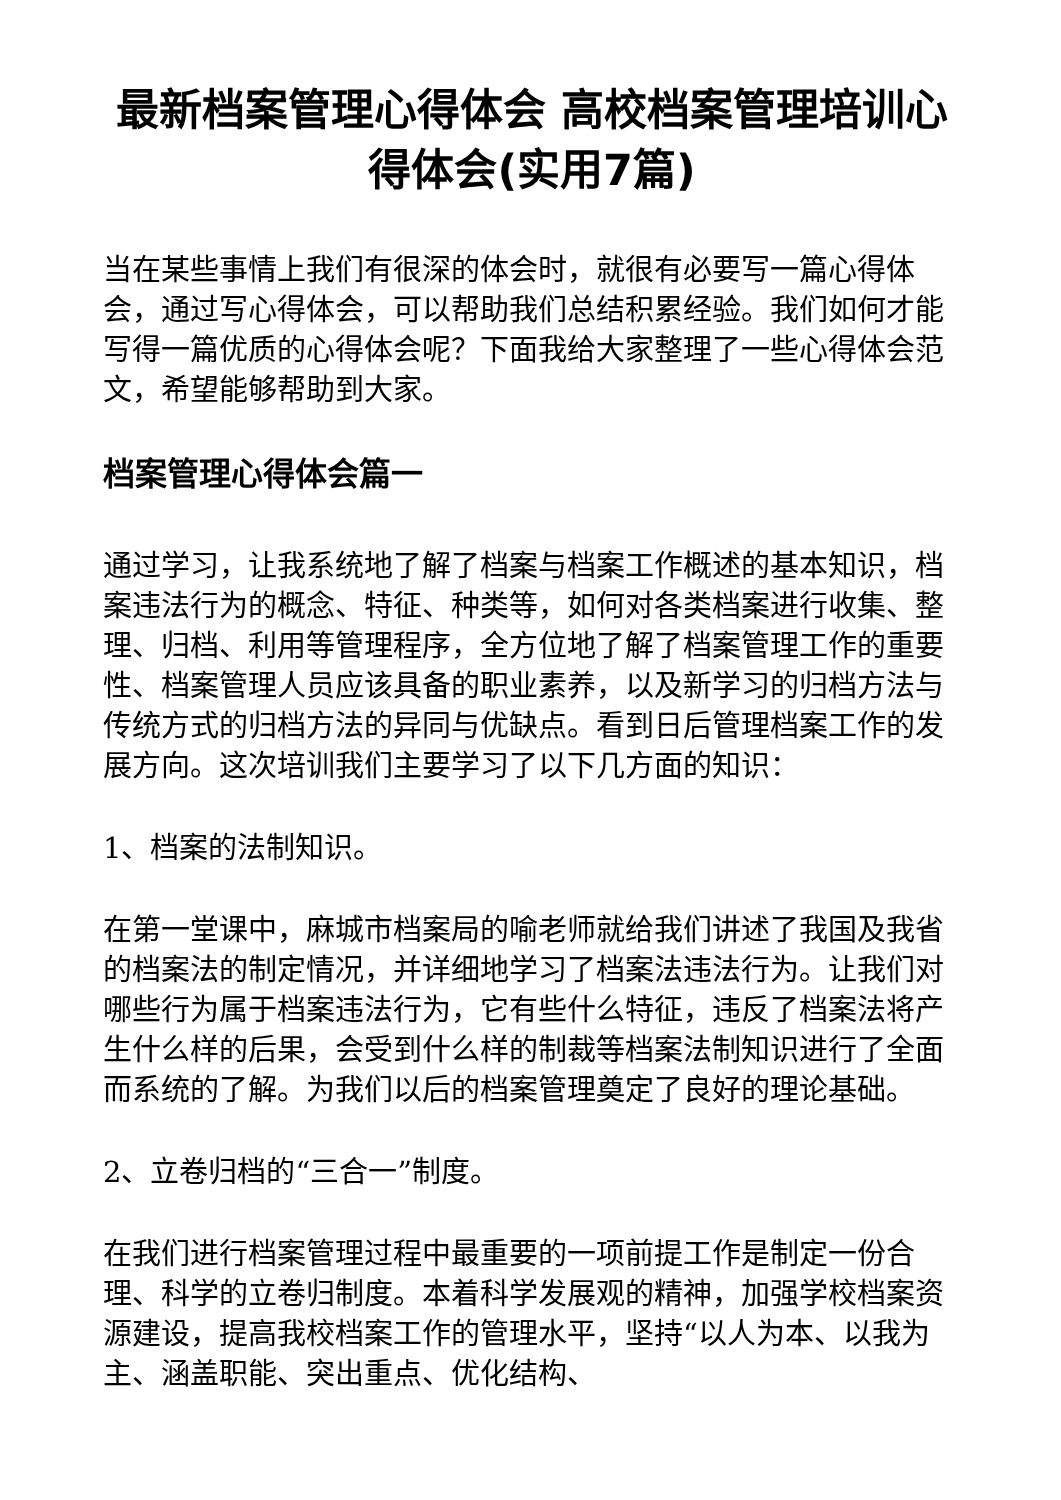最新档案管理心得体会 高校档案管理培训心得体会(实用7篇)
当在某些事情上我们有很深的体会时，就很有必要写一篇心得体会，通过写心得体会，可以帮助我们总结积累经验。我们如何才能写得一篇优质的心得体会呢？下面我给大家整理了一些心得体会范文，希望能够帮助到大家。
档案管理心得体会篇一
通过学习，让我系统地了解了档案与档案工作概述的基本知识，档案违法行为的概念、特征、种类等，如何对各类档案进行收集、整理、归档、利用等管理程序，全方位地了解了档案管理工作的重要性、档案管理人员应该具备的职业素养，以及新学习的归档方法与传统方式的归档方法的异同与优缺点。看到日后管理档案工作的发展方向。这次培训我们主要学习了以下几方面的知识：
1、档案的法制知识。
在第一堂课中，麻城市档案局的喻老师就给我们讲述了我国及我省的档案法的制定情况，并详细地学习了档案法违法行为。让我们对哪些行为属于档案违法行为，它有些什么特征，违反了档案法将产生什么样的后果，会受到什么样的制裁等档案法制知识进行了全面而系统的了解。为我们以后的档案管理奠定了良好的理论基础。
2、立卷归档的“三合一”制度。
在我们进行档案管理过程中最重要的一项前提工作是制定一份合理、科学的立卷归制度。本着科学发展观的精神，加强学校档案资源建设，提高我校档案工作的管理水平，坚持“以人为本、以我为主、涵盖职能、突出重点、优化结构、